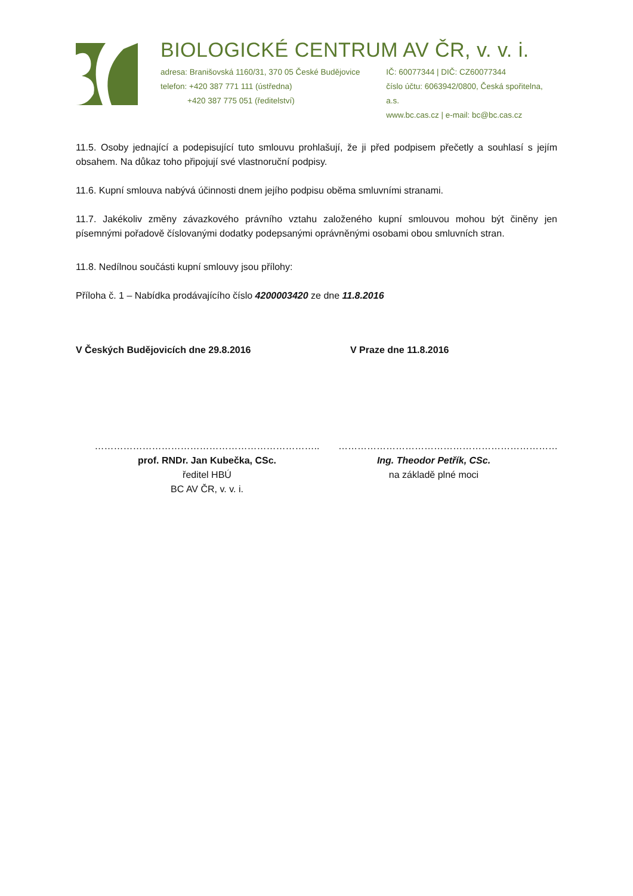BIOLOGICKÉ CENTRUM AV ČR, v. v. i.
adresa: Branišovská 1160/31, 370 05 České Budějovice
telefon: +420 387 771 111 (ústředna)
+420 387 775 051 (ředitelství)
IČ: 60077344 | DIČ: CZ60077344
číslo účtu: 6063942/0800, Česká spořitelna, a.s.
www.bc.cas.cz | e-mail: bc@bc.cas.cz
11.5. Osoby jednající a podepisující tuto smlouvu prohlašují, že ji před podpisem přečetly a souhlasí s jejím obsahem. Na důkaz toho připojují své vlastnoruční podpisy.
11.6. Kupní smlouva nabývá účinnosti dnem jejího podpisu oběma smluvními stranami.
11.7. Jakékoliv změny závazkového právního vztahu založeného kupní smlouvou mohou být činěny jen písemnými pořadově číslovanými dodatky podepsanými oprávněnými osobami obou smluvních stran.
11.8. Nedílnou součásti kupní smlouvy jsou přílohy:
Příloha č. 1 – Nabídka prodávajícího číslo 4200003420 ze dne 11.8.2016
V Českých Budějovicích dne 29.8.2016 V Praze dne 11.8.2016
……………………………………………………………..
prof. RNDr. Jan Kubečka, CSc.
ředitel HBÚ
BC AV ČR, v. v. i.
……………………………………………………………
Ing. Theodor Petřík, CSc.
na základě plné moci